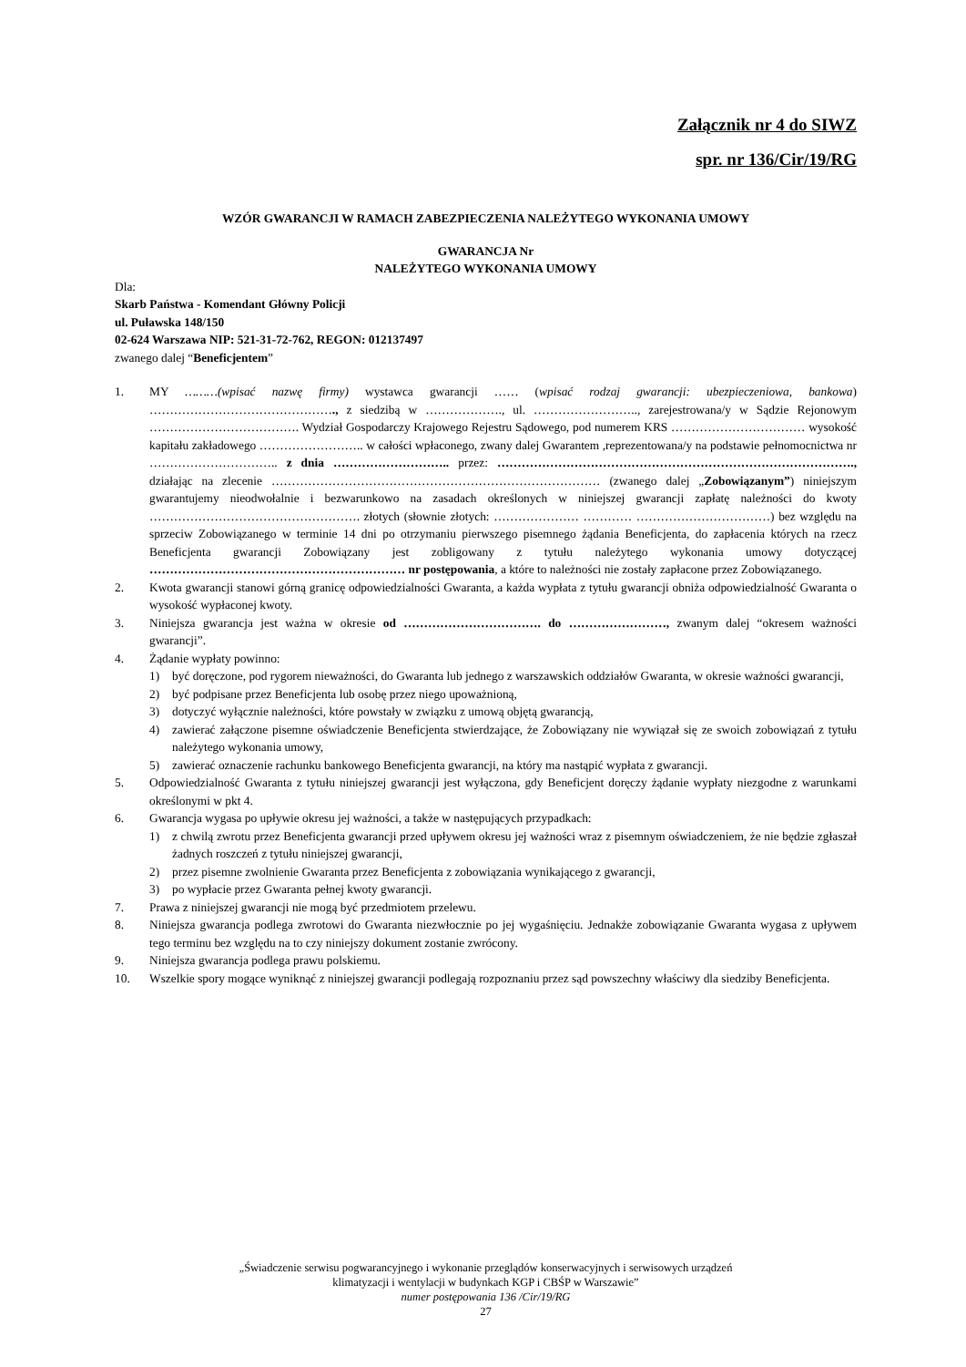Załącznik nr 4 do SIWZ
spr. nr 136/Cir/19/RG
WZÓR GWARANCJI W RAMACH ZABEZPIECZENIA NALEŻYTEGO WYKONANIA UMOWY
GWARANCJA Nr
NALEŻYTEGO WYKONANIA UMOWY
Dla:
Skarb Państwa - Komendant Główny Policji
ul. Puławska 148/150
02-624 Warszawa NIP: 521-31-72-762, REGON: 012137497
zwanego dalej “Beneficjentem”
1. MY ………(wpisać nazwę firmy) wystawca gwarancji …… (wpisać rodzaj gwarancji: ubezpieczeniowa, bankowa) ………………………………………., z siedzibą w ………………., ul. …………………….., zarejestrowana/y w Sądzie Rejonowym ………………………………. Wydział Gospodarczy Krajowego Rejestru Sądowego, pod numerem KRS …………………………… wysokość kapitału zakładowego …………………….. w całości wpłaconego, zwany dalej Gwarantem ,reprezentowana/y na podstawie pełnomocnictwa nr ………………………….. z dnia ……………………….. przez: ……………………………………………………………………………., działając na zlecenie ……………………………………………………………………… (zwanego dalej „Zobowiązanym”) niniejszym gwarantujemy nieodwołalnie i bezwarunkowo na zasadach określonych w niniejszej gwarancji zapłatę należności do kwoty ……………………………………………. złotych (słownie złotych: ………………… ………… ……………………………) bez względu na sprzeciw Zobowiązanego w terminie 14 dni po otrzymaniu pierwszego pisemnego żądania Beneficjenta, do zapłacenia których na rzecz Beneficjenta gwarancji Zobowiązany jest zobligowany z tytułu należytego wykonania umowy dotyczącej ……………………………………………………… nr postępowania, a które to należności nie zostały zapłacone przez Zobowiązanego.
2. Kwota gwarancji stanowi górną granicę odpowiedzialności Gwaranta, a każda wypłata z tytułu gwarancji obniża odpowiedzialność Gwaranta o wysokość wypłaconej kwoty.
3. Niniejsza gwarancja jest ważna w okresie od ……………………………. do ……………………, zwanym dalej “okresem ważności gwarancji”.
4. Żądanie wypłaty powinno:
1) być doręczone, pod rygorem nieważności, do Gwaranta lub jednego z warszawskich oddziałów Gwaranta, w okresie ważności gwarancji,
2) być podpisane przez Beneficjenta lub osobę przez niego upoważnioną,
3) dotyczyć wyłącznie należności, które powstały w związku z umową objętą gwarancją,
4) zawierać załączone pisemne oświadczenie Beneficjenta stwierdzające, że Zobowiązany nie wywiązał się ze swoich zobowiązań z tytułu należytego wykonania umowy,
5) zawierać oznaczenie rachunku bankowego Beneficjenta gwarancji, na który ma nastąpić wypłata z gwarancji.
5. Odpowiedzialność Gwaranta z tytułu niniejszej gwarancji jest wyłączona, gdy Beneficjent doręczy żądanie wypłaty niezgodne z warunkami określonymi w pkt 4.
6. Gwarancja wygasa po upływie okresu jej ważności, a także w następujących przypadkach:
1) z chwilą zwrotu przez Beneficjenta gwarancji przed upływem okresu jej ważności wraz z pisemnym oświadczeniem, że nie będzie zgłaszał żadnych roszczeń z tytułu niniejszej gwarancji,
2) przez pisemne zwolnienie Gwaranta przez Beneficjenta z zobowiązania wynikającego z gwarancji,
3) po wypłacie przez Gwaranta pełnej kwoty gwarancji.
7. Prawa z niniejszej gwarancji nie mogą być przedmiotem przelewu.
8. Niniejsza gwarancja podlega zwrotowi do Gwaranta niezwłocznie po jej wygaśnięciu. Jednakże zobowiązanie Gwaranta wygasa z upływem tego terminu bez względu na to czy niniejszy dokument zostanie zwrócony.
9. Niniejsza gwarancja podlega prawu polskiemu.
10. Wszelkie spory mogące wyniknąć z niniejszej gwarancji podlegają rozpoznaniu przez sąd powszechny właściwy dla siedziby Beneficjenta.
„Świadczenie serwisu pogwarancyjnego i wykonanie przeglądów konserwacyjnych i serwisowych urządzeń
klimatyzacji i wentylacji w budynkach KGP i CBŚP w Warszawie”
numer postępowania 136 /Cir/19/RG
27